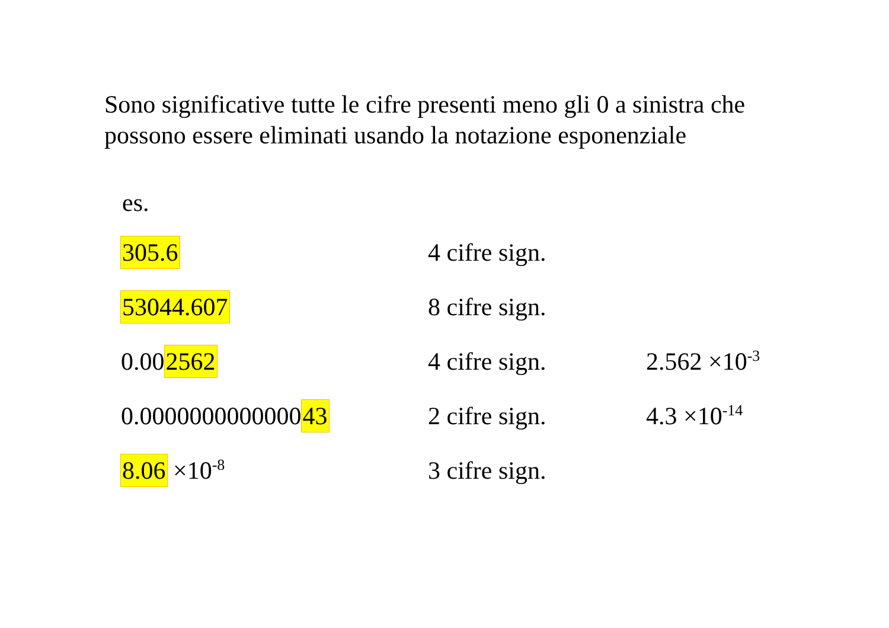Sono significative tutte le cifre presenti meno gli 0 a sinistra che possono essere eliminati usando la notazione esponenziale
es.
| 305.6 | 4 cifre sign. | |
| 53044.607 | 8 cifre sign. | |
| 0.00 2562 | 4 cifre sign. | 2.562 ×10<sup>-3</sup> |
| 0.0000000000000 43 | 2 cifre sign. | 4.3 ×10<sup>-14</sup> |
| 8.06 ×10<sup>-8</sup> | 3 cifre sign. | |